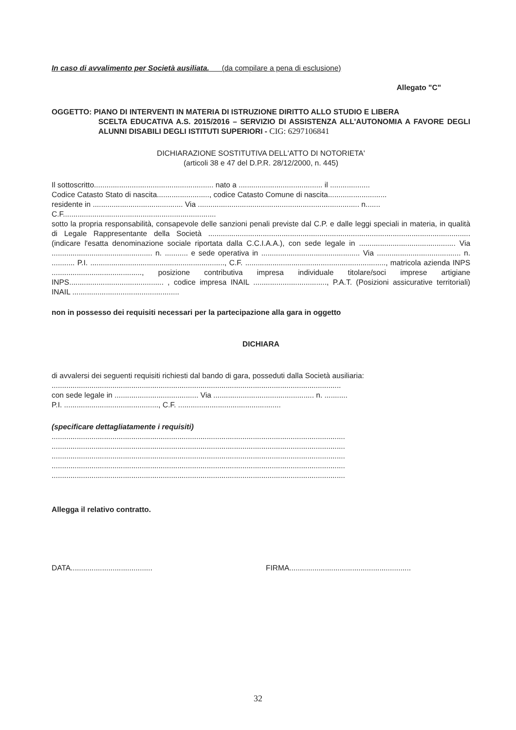In caso di avvalimento per Società ausiliata. (da compilare a pena di esclusione)
Allegato "C"
OGGETTO: PIANO DI INTERVENTI IN MATERIA DI ISTRUZIONE DIRITTO ALLO STUDIO E LIBERA
SCELTA EDUCATIVA A.S. 2015/2016 – SERVIZIO DI ASSISTENZA ALL'AUTONOMIA A FAVORE DEGLI ALUNNI DISABILI DEGLI ISTITUTI SUPERIORI - CIG: 6297106841
DICHIARAZIONE SOSTITUTIVA DELL'ATTO DI NOTORIETA'
(articoli 38 e 47 del D.P.R. 28/12/2000, n. 445)
Il sottoscritto......................................................... nato a ........................................ il ...................
Codice Catasto Stato di nascita........................., codice Catasto Comune di nascita............................
residente in ........................................... Via ............................................................................. n.......
C.F.........................................................................
sotto la propria responsabilità, consapevole delle sanzioni penali previste dal C.P. e dalle leggi speciali in materia, in qualità di Legale Rappresentante della Società .............................................................................................................................(indicare l'esatta denominazione sociale riportata dalla C.C.I.A.A.), con sede legale in .............................................. Via ................................................ n. ........... e sede operativa in ............................................... Via ........................................ n. ........... P.I. ................................................................, C.F. ..................................................................., matricola azienda INPS ..........................................., posizione contributiva impresa individuale titolare/soci imprese artigiane INPS............................................. , codice impresa INAIL ..................................., P.A.T. (Posizioni assicurative territoriali) INAIL ...................................................
non in possesso dei requisiti necessari per la partecipazione alla gara in oggetto
DICHIARA
di avvalersi dei seguenti requisiti richiesti dal bando di gara, posseduti dalla Società ausiliaria:
..........................................................................................................................................
con sede legale in ........................................ Via ................................................ n. ...........
P.I. ............................................., C.F. .................................................
(specificare dettagliatamente i requisiti)
............................................................................................................................................
............................................................................................................................................
............................................................................................................................................
............................................................................................................................................
............................................................................................................................................
Allegga il relativo contratto.
DATA....................................... FIRMA..........................................................
32